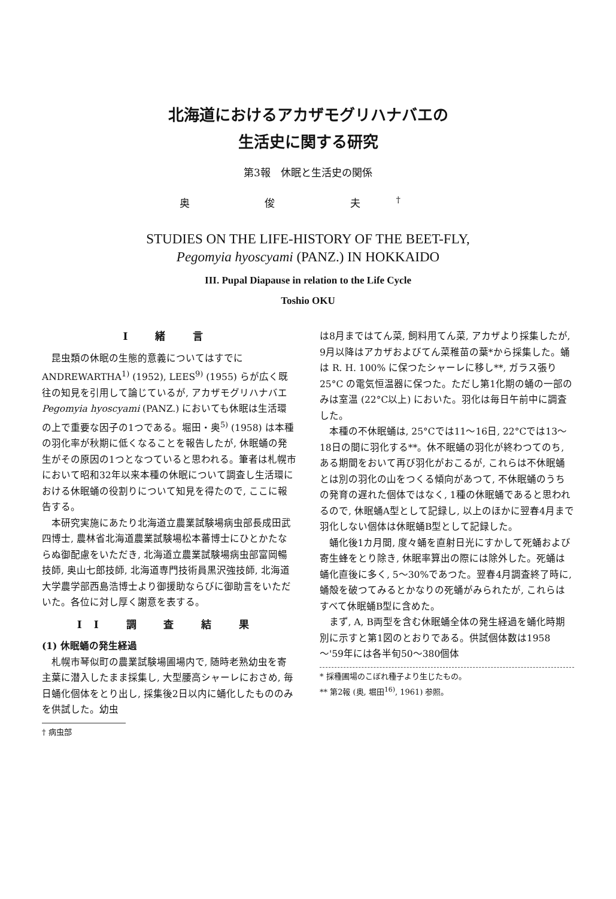北海道におけるアカザモグリハナバエの
生活史に関する研究
第3報　休眠と生活史の関係
奥 俊 夫<sup>†</sup>
STUDIES ON THE LIFE-HISTORY OF THE BEET-FLY,
Pegomyia hyoscyami (PANZ.) IN HOKKAIDO
III. Pupal Diapause in relation to the Life Cycle
Toshio OKU
I 緒 言
昆虫類の休眠の生態的意義についてはすでに ANDREWARTHA<sup>1)</sup> (1952), LEES<sup>9)</sup> (1955) らが広く既往の知見を引用して論じているが, アカザモグリハナバエ Pegomyia hyoscyami (PANZ.) においても休眠は生活環の上で重要な因子の1つである。堀田・奥<sup>5)</sup> (1958) は本種の羽化率が秋期に低くなることを報告したが, 休眠蛹の発生がその原因の1つとなつていると思われる。筆者は札幌市において昭和32年以来本種の休眠について調査し生活環における休眠蛹の役割りについて知見を得たので, ここに報告する。
本研究実施にあたり北海道立農業試験場病虫部長成田武四博士, 農林省北海道農業試験場松本蕃博士にひとかたならぬ御配慮をいただき, 北海道立農業試験場病虫部富岡暢技師, 奥山七郎技師, 北海道専門技術員黒沢強技師, 北海道大学農学部西島浩博士より御援助ならびに御助言をいただいた。各位に対し厚く謝意を表する。
II 調 査 結 果
(1) 休眠蛹の発生経過
札幌市琴似町の農業試験場圃場内で, 随時老熟幼虫を寄主葉に潜入したまま採集し, 大型腰高シャーレにおさめ, 毎日蛹化個体をとり出し, 採集後2日以内に蛹化したもののみを供試した。幼虫
† 病虫部
は8月まではてん菜, 飼料用てん菜, アカザより採集したが, 9月以降はアカザおよびてん菜稚苗の葉*から採集した。蛹は R. H. 100% に保つたシャーレに移し**, ガラス張り 25°C の電気恒温器に保つた。ただし第1化期の蛹の一部のみは室温 (22°C以上) においた。羽化は毎日午前中に調査した。
本種の不休眠蛹は, 25°Cでは11～16日, 22°Cでは13～18日の間に羽化する**。休不眠蛹の羽化が終わつてのち, ある期間をおいて再び羽化がおこるが, これらは不休眠蛹とは別の羽化の山をつくる傾向があつて, 不休眠蛹のうちの発育の遅れた個体ではなく, 1種の休眠蛹であると思われるので, 休眠蛹A型として記録し, 以上のほかに翌春4月まで羽化しない個体は休眠蛹B型として記録した。
蛹化後1カ月間, 度々蛹を直射日光にすかして死蛹および寄生蜂をとり除き, 休眠率算出の際には除外した。死蛹は蛹化直後に多く, 5～30%であつた。翌春4月調査終了時に, 蛹殻を破つてみるとかなりの死蛹がみられたが, これらはすべて休眠蛹B型に含めた。
まず, A, B両型を含む休眠蛹全体の発生経過を蛹化時期別に示すと第1図のとおりである。供試個体数は1958～'59年には各半旬50～380個体
* 採種圃場のこぼれ種子より生じたもの。
** 第2報 (奥, 堀田<sup>16)</sup>, 1961) 参照。